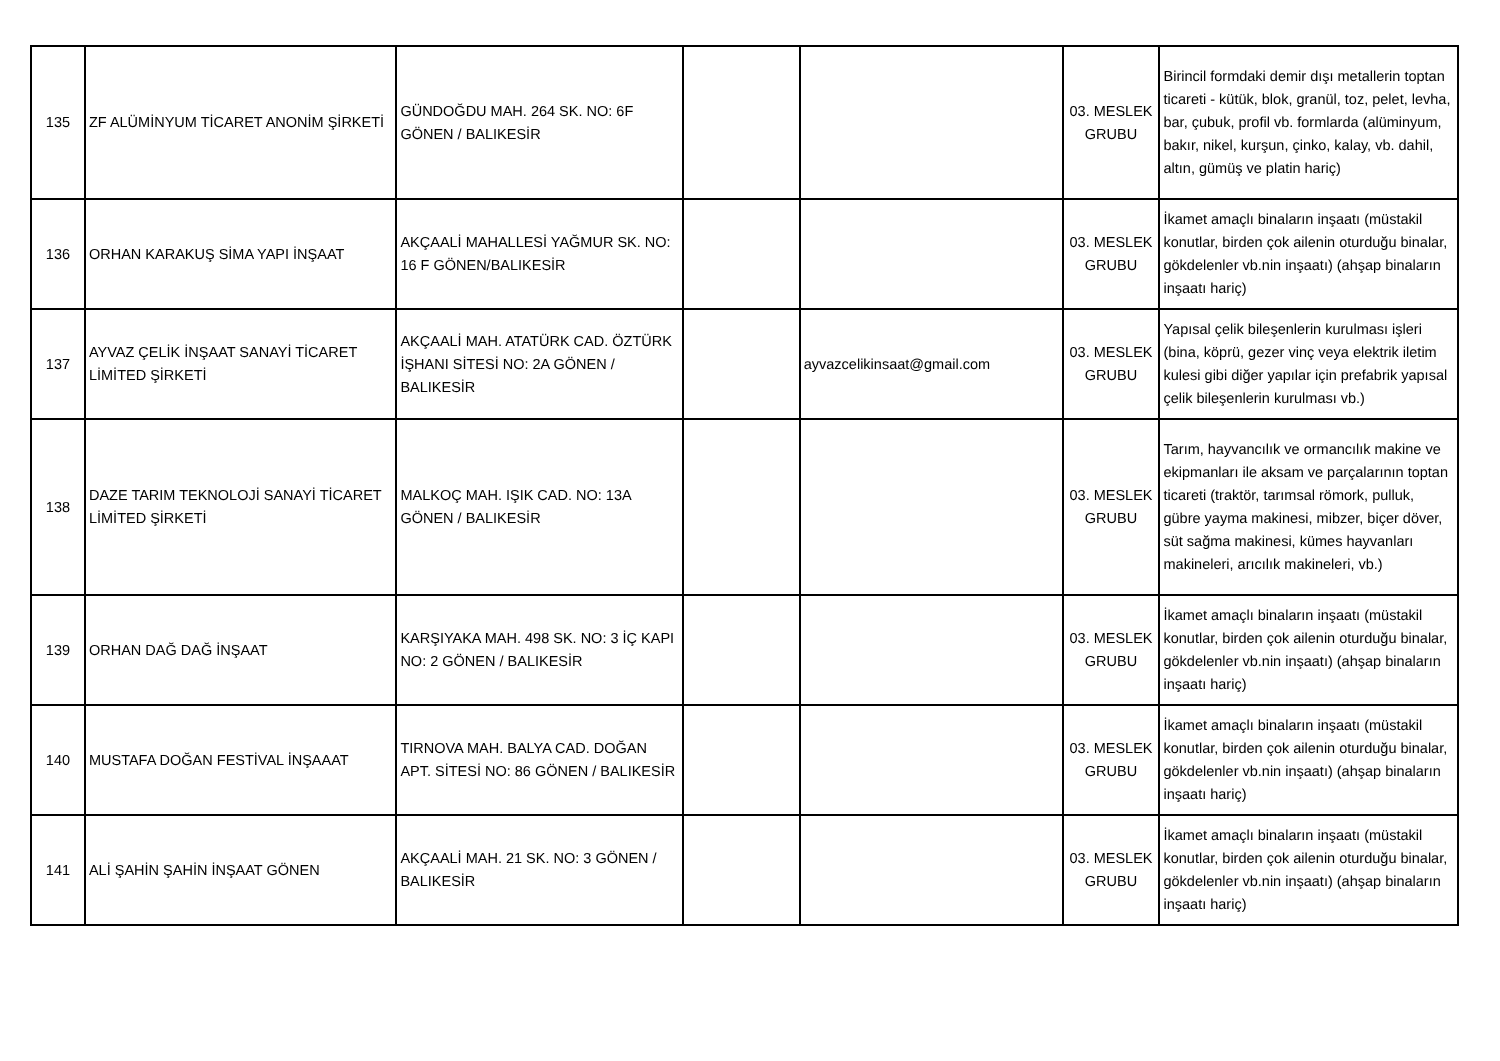| 135 | ZF ALÜMİNYUM TİCARET ANONİM ŞİRKETİ | GÜNDOĞDU MAH. 264 SK. NO: 6F GÖNEN / BALIKESİR | | | 03. MESLEK GRUBU | Birincil formdaki demir dışı metallerin toptan ticareti - kütük, blok, granül, toz, pelet, levha, bar, çubuk, profil vb. formlarda (alüminyum, bakır, nikel, kurşun, çinko, kalay, vb. dahil, altın, gümüş ve platin hariç) |
| 136 | ORHAN KARAKUŞ SİMA YAPI İNŞAAT | AKÇAALİ MAHALLESİ YAĞMUR SK. NO: 16 F GÖNEN/BALIKESİR | | | 03. MESLEK GRUBU | İkamet amaçlı binaların inşaatı (müstakil konutlar, birden çok ailenin oturduğu binalar, gökdelenler vb.nin inşaatı) (ahşap binaların inşaatı hariç) |
| 137 | AYVAZ ÇELİK İNŞAAT SANAYİ TİCARET LİMİTED ŞİRKETİ | AKÇAALİ MAH. ATATÜRK CAD. ÖZTÜRK İŞHANI SİTESİ NO: 2A GÖNEN / BALIKESİR | | ayvazcelikinsaat@gmail.com | 03. MESLEK GRUBU | Yapısal çelik bileşenlerin kurulması işleri (bina, köprü, gezer vinç veya elektrik iletim kulesi gibi diğer yapılar için prefabrik yapısal çelik bileşenlerin kurulması vb.) |
| 138 | DAZE TARIM TEKNOLOJİ SANAYİ TİCARET LİMİTED ŞİRKETİ | MALKOÇ MAH. IŞIK CAD. NO: 13A GÖNEN / BALIKESİR | | | 03. MESLEK GRUBU | Tarım, hayvancılık ve ormancılık makine ve ekipmanları ile aksam ve parçalarının toptan ticareti (traktör, tarımsal römork, pulluk, gübre yayma makinesi, mibzer, biçer döver, süt sağma makinesi, kümes hayvanları makineleri, arıcılık makineleri, vb.) |
| 139 | ORHAN DAĞ DAĞ İNŞAAT | KARŞIYAKA MAH. 498 SK. NO: 3 İÇ KAPI NO: 2 GÖNEN / BALIKESİR | | | 03. MESLEK GRUBU | İkamet amaçlı binaların inşaatı (müstakil konutlar, birden çok ailenin oturduğu binalar, gökdelenler vb.nin inşaatı) (ahşap binaların inşaatı hariç) |
| 140 | MUSTAFA DOĞAN FESTİVAL İNŞAAAT | TIRNOVA MAH. BALYA CAD. DOĞAN APT. SİTESİ NO: 86 GÖNEN / BALIKESİR | | | 03. MESLEK GRUBU | İkamet amaçlı binaların inşaatı (müstakil konutlar, birden çok ailenin oturduğu binalar, gökdelenler vb.nin inşaatı) (ahşap binaların inşaatı hariç) |
| 141 | ALİ ŞAHİN ŞAHİN İNŞAAT GÖNEN | AKÇAALİ MAH. 21 SK. NO: 3 GÖNEN / BALIKESİR | | | 03. MESLEK GRUBU | İkamet amaçlı binaların inşaatı (müstakil konutlar, birden çok ailenin oturduğu binalar, gökdelenler vb.nin inşaatı) (ahşap binaların inşaatı hariç) |